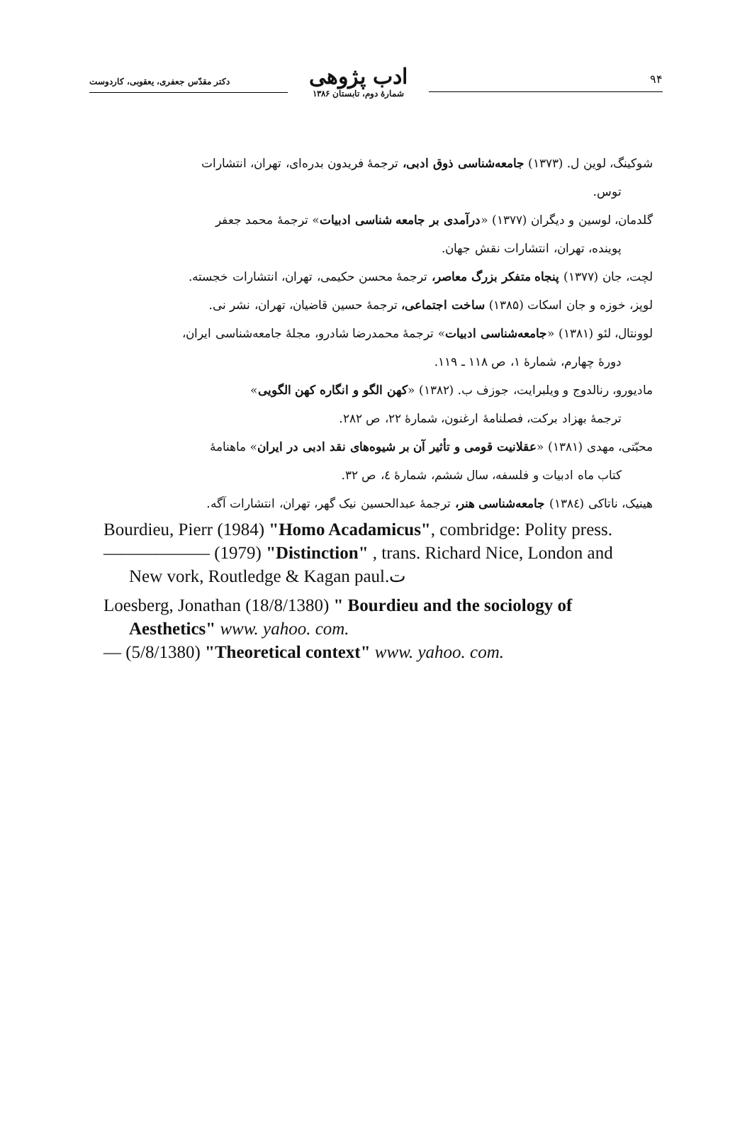۹۴
ادب پژوهی
شمارهٔ دوم، تابستان ۱۳۸۶
دکتر مقدّس جعفری، یعقوبی، کاردوست
شوکینگ، لوین ل. (۱۳۷۳) جامعه‌شناسی ذوق ادبی، ترجمهٔ فریدون بدره‌ای، تهران، انتشارات
توس.
گلدمان، لوسین و دیگران (۱۳۷۷) «درآمدی بر جامعه شناسی ادبیات» ترجمهٔ محمد جعفر
پوینده، تهران، انتشارات نقش جهان.
لچت، جان (۱۳۷۷) پنجاه متفکر بزرگ معاصر، ترجمهٔ محسن حکیمی، تهران، انتشارات خجسته.
لوپز، خوزه و جان اسکات (۱۳۸۵) ساخت اجتماعی، ترجمهٔ حسین قاضیان، تهران، نشر نی.
لوونتال، لئو (۱۳۸۱) «جامعه‌شناسی ادبیات» ترجمهٔ محمدرضا شادرو، مجلهٔ جامعه‌شناسی ایران،
دورهٔ چهارم، شمارهٔ ۱، ص ۱۱۸ ـ ۱۱۹.
مادیورو، رنالدوج و ویلبرایت، جوزف ب. (۱۳۸۲) «کهن الگو و انگاره کهن الگویی»
ترجمهٔ بهزاد برکت، فصلنامهٔ ارغنون، شمارهٔ ۲۲، ص ۲۸۲.
محبّتی، مهدی (۱۳۸۱) «عقلانیت قومی و تأثیر آن بر شیوه‌های نقد ادبی در ایران» ماهنامهٔ
کتاب ماه ادبیات و فلسفه، سال ششم، شمارهٔ ٤، ص ۳۲.
هینیک، ناتاکی (۱۳۸٤) جامعه‌شناسی هنر، ترجمهٔ عبدالحسین نیک گهر، تهران، انتشارات آگه.
Bourdieu, Pierr (1984) "Homo Acadamicus", combridge: Polity press.
—————— (1979) "Distinction" , trans. Richard Nice, London and
New vork, Routledge & Kagan paul.ت
Loesberg, Jonathan (18/8/1380) " Bourdieu and the sociology of
Aesthetics" www. yahoo. com.
— (5/8/1380) "Theoretical context" www. yahoo. com.